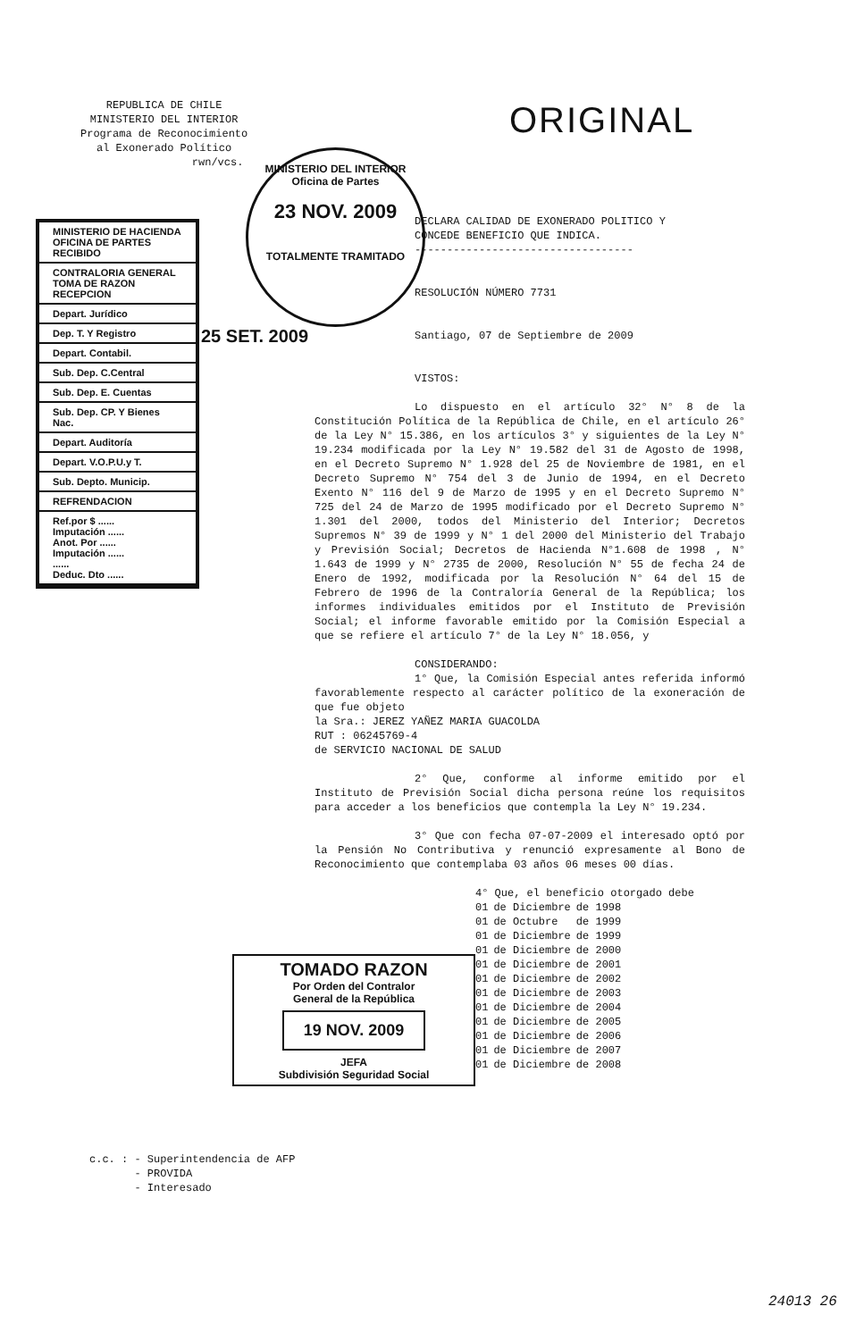REPUBLICA DE CHILE
MINISTERIO DEL INTERIOR
Programa de Reconocimiento
al Exonerado Político
rwn/vcs.
ORIGINAL
MINISTERIO DEL INTERIOR
Oficina de Partes
23 NOV. 2009
TOTALMENTE TRAMITADO
MINISTERIO DE HACIENDA
OFICINA DE PARTES
RECIBIDO
CONTRALORIA GENERAL
TOMA DE RAZON
RECEPCION
Depart. Jurídico
Dep. T. Y Registro
Depart. Contabil.
Sub. Dep. C.Central
Sub. Dep. E. Cuentas
Sub. Dep. CP. Y Bienes Nac.
Depart. Auditoría
Depart. V.O.P.U.y T.
Sub. Depto. Municip.
REFRENDACION
Ref.por $ ......
Imputación ......
Anot. Por ......
Imputación ......
......
Deduc. Dto ......
25 SET. 2009
DECLARA CALIDAD DE EXONERADO POLITICO Y
CONCEDE BENEFICIO QUE INDICA.
----------------------------------
RESOLUCIÓN NÚMERO 7731
Santiago, 07 de Septiembre de 2009
VISTOS:
Lo dispuesto en el artículo 32° N° 8 de la Constitución Política de la República de Chile, en el artículo 26° de la Ley N° 15.386, en los artículos 3° y siguientes de la Ley N° 19.234 modificada por la Ley N° 19.582 del 31 de Agosto de 1998, en el Decreto Supremo N° 1.928 del 25 de Noviembre de 1981, en el Decreto Supremo N° 754 del 3 de Junio de 1994, en el Decreto Exento N° 116 del 9 de Marzo de 1995 y en el Decreto Supremo N° 725 del 24 de Marzo de 1995 modificado por el Decreto Supremo N° 1.301 del 2000, todos del Ministerio del Interior; Decretos Supremos N° 39 de 1999 y N° 1 del 2000 del Ministerio del Trabajo y Previsión Social; Decretos de Hacienda N°1.608 de 1998 , N° 1.643 de 1999 y N° 2735 de 2000, Resolución N° 55 de fecha 24 de Enero de 1992, modificada por la Resolución N° 64 del 15 de Febrero de 1996 de la Contraloría General de la República; los informes individuales emitidos por el Instituto de Previsión Social; el informe favorable emitido por la Comisión Especial a que se refiere el artículo 7° de la Ley N° 18.056, y
CONSIDERANDO:
1° Que, la Comisión Especial antes referida informó favorablemente respecto al carácter político de la exoneración de que fue objeto
la Sra.: JEREZ YAÑEZ MARIA GUACOLDA
RUT : 06245769-4
de SERVICIO NACIONAL DE SALUD
2° Que, conforme al informe emitido por el Instituto de Previsión Social dicha persona reúne los requisitos para acceder a los beneficios que contempla la Ley N° 19.234.
3° Que con fecha 07-07-2009 el interesado optó por la Pensión No Contributiva y renunció expresamente al Bono de Reconocimiento que contemplaba 03 años 06 meses 00 días.
4° Que, el beneficio otorgado debe
| 01 | de Diciembre | de 1998 |
| 01 | de Octubre | de 1999 |
| 01 | de Diciembre | de 1999 |
| 01 | de Diciembre | de 2000 |
| 01 | de Diciembre | de 2001 |
| 01 | de Diciembre | de 2002 |
| 01 | de Diciembre | de 2003 |
| 01 | de Diciembre | de 2004 |
| 01 | de Diciembre | de 2005 |
| 01 | de Diciembre | de 2006 |
| 01 | de Diciembre | de 2007 |
| 01 | de Diciembre | de 2008 |
TOMADO RAZON
Por Orden del Contralor
General de la República
19 NOV. 2009
JEFA
Subdivisión Seguridad Social
c.c. : - Superintendencia de AFP
- PROVIDA
- Interesado
24013 26